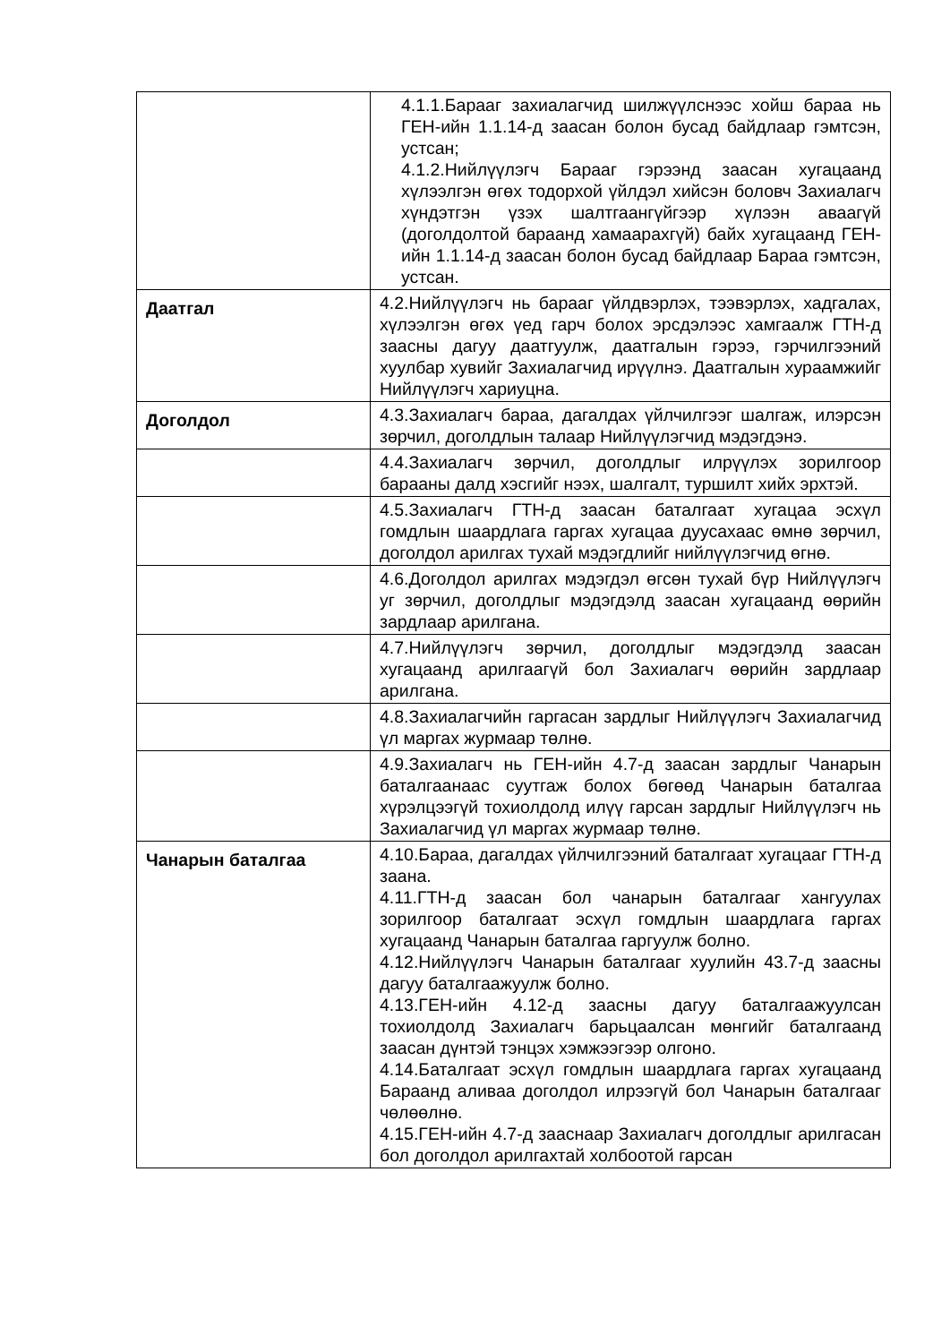| | 4.1.1.Барааг захиалагчид шилжүүлснээс хойш бараа нь ГЕН-ийн 1.1.14-д заасан болон бусад байдлаар гэмтсэн, устсан; 4.1.2.Нийлүүлэгч Барааг гэрээнд заасан хугацаанд хүлээлгэн өгөх тодорхой үйлдэл хийсэн боловч Захиалагч хүндэтгэн үзэх шалтгаангүйгээр хүлээн аваагүй (доголдолтой бараанд хамаарахгүй) байх хугацаанд ГЕН-ийн 1.1.14-д заасан болон бусад байдлаар Бараа гэмтсэн, устсан. |
| Даатгал | 4.2.Нийлүүлэгч нь барааг үйлдвэрлэх, тээвэрлэх, хадгалах, хүлээлгэн өгөх үед гарч болох эрсдэлээс хамгаалж ГТН-д заасны дагуу даатгуулж, даатгалын гэрээ, гэрчилгээний хуулбар хувийг Захиалагчид ирүүлнэ. Даатгалын хураамжийг Нийлүүлэгч хариуцна. |
| Доголдол | 4.3.Захиалагч бараа, дагалдах үйлчилгээг шалгаж, илэрсэн зөрчил, доголдлын талаар Нийлүүлэгчид мэдэгдэнэ. |
| | 4.4.Захиалагч зөрчил, доголдлыг илрүүлэх зорилгоор барааны далд хэсгийг нээх, шалгалт, туршилт хийх эрхтэй. |
| | 4.5.Захиалагч ГТН-д заасан баталгаат хугацаа эсхүл гомдлын шаардлага гаргах хугацаа дуусахаас өмнө зөрчил, доголдол арилгах тухай мэдэгдлийг нийлүүлэгчид өгнө. |
| | 4.6.Доголдол арилгах мэдэгдэл өгсөн тухай бүр Нийлүүлэгч уг зөрчил, доголдлыг мэдэгдэлд заасан хугацаанд өөрийн зардлаар арилгана. |
| | 4.7.Нийлүүлэгч зөрчил, доголдлыг мэдэгдэлд заасан хугацаанд арилгаагүй бол Захиалагч өөрийн зардлаар арилгана. |
| | 4.8.Захиалагчийн гаргасан зардлыг Нийлүүлэгч Захиалагчид үл маргах журмаар төлнө. |
| | 4.9.Захиалагч нь ГЕН-ийн 4.7-д заасан зардлыг Чанарын баталгаанаас суутгаж болох бөгөөд Чанарын баталгаа хүрэлцээгүй тохиолдолд илүү гарсан зардлыг Нийлүүлэгч нь Захиалагчид үл маргах журмаар төлнө. |
| Чанарын баталгаа | 4.10.Бараа, дагалдах үйлчилгээний баталгаат хугацааг ГТН-д заана. 4.11.ГТН-д заасан бол чанарын баталгааг хангуулах зорилгоор баталгаат эсхүл гомдлын шаардлага гаргах хугацаанд Чанарын баталгаа гаргуулж болно. 4.12.Нийлүүлэгч Чанарын баталгааг хуулийн 43.7-д заасны дагуу баталгаажуулж болно. 4.13.ГЕН-ийн 4.12-д заасны дагуу баталгаажуулсан тохиолдолд Захиалагч барьцаалсан мөнгийг баталгаанд заасан дүнтэй тэнцэх хэмжээгээр олгоно. 4.14.Баталгаат эсхүл гомдлын шаардлага гаргах хугацаанд Бараанд аливаа доголдол илрээгүй бол Чанарын баталгааг чөлөөлнө. 4.15.ГЕН-ийн 4.7-д зааснаар Захиалагч доголдлыг арилгасан бол доголдол арилгахтай холбоотой гарсан |